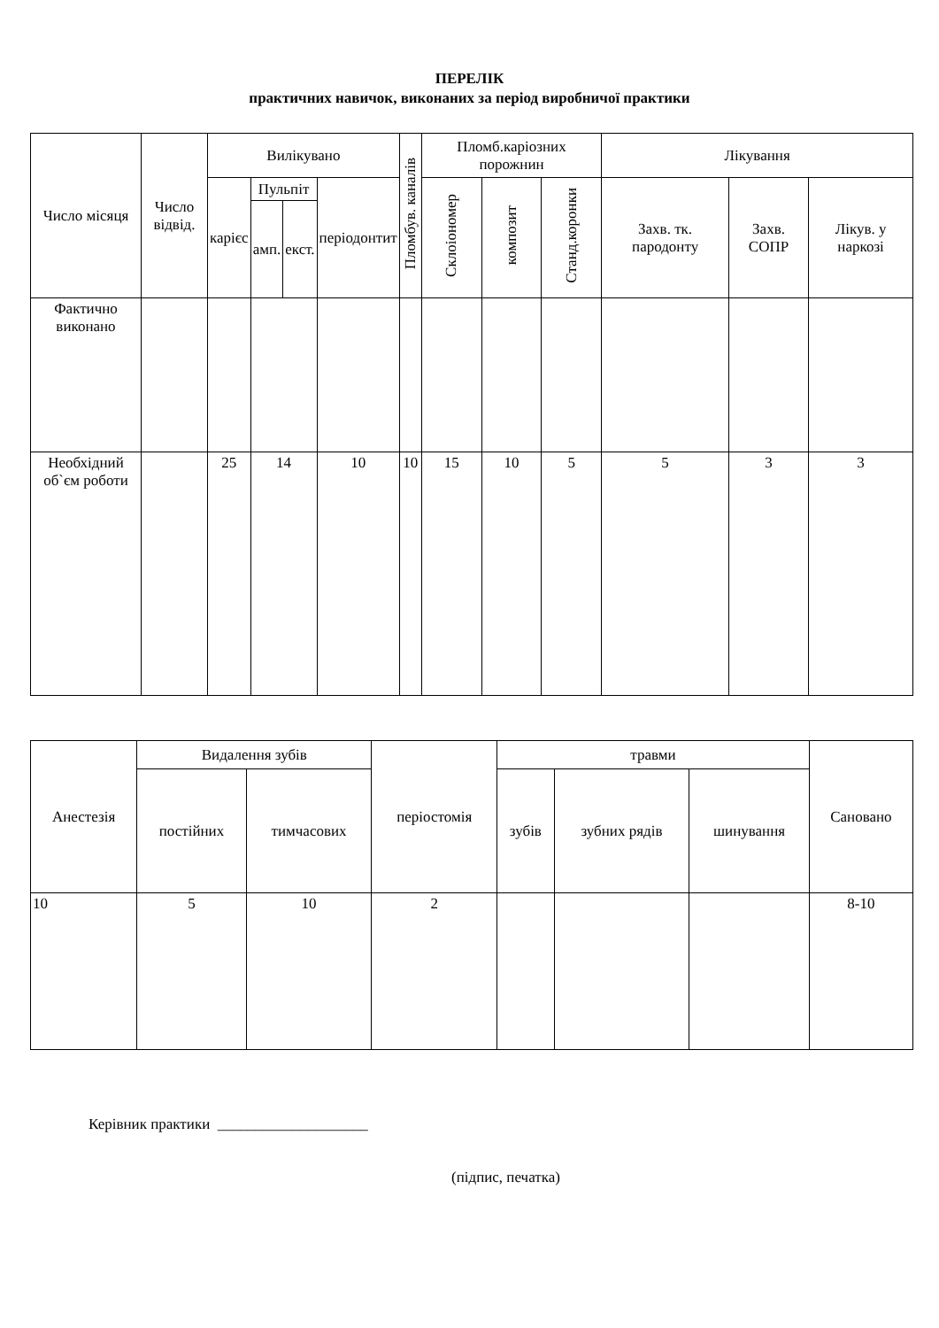ПЕРЕЛІК
практичних навичок, виконаних за період виробничої практики
| Число місяця | Число відвід. | Вилікувано | | | | Пломбув. каналів | Пломб.каріозних порожнин | | | Лікування | | |
| --- | --- | --- | --- | --- | --- | --- | --- | --- | --- | --- | --- | --- |
| | | карієс | Пульпіт | | періодонтит | | Склоіономер | композит | Станд.коронки | Захв. тк. пародонту | Захв. СОПР | Лікув. у наркозі |
| | | | амп. | екст. | | | | | | | | |
| Фактично виконано | | | | | | | | | | | | |
| Необхідний об`єм роботи | | 25 | 14 | | 10 | 10 | 15 | 10 | 5 | 5 | 3 | 3 |
| Анестезія | Видалення зубів | | періостомія | травми | | | Сановано |
| --- | --- | --- | --- | --- | --- | --- | --- |
| | постійних | тимчасових | | зубів | зубних рядів | шинування | |
| 10 | 5 | 10 | 2 | | | | 8-10 |
Керівник практики ____________________
(підпис, печатка)